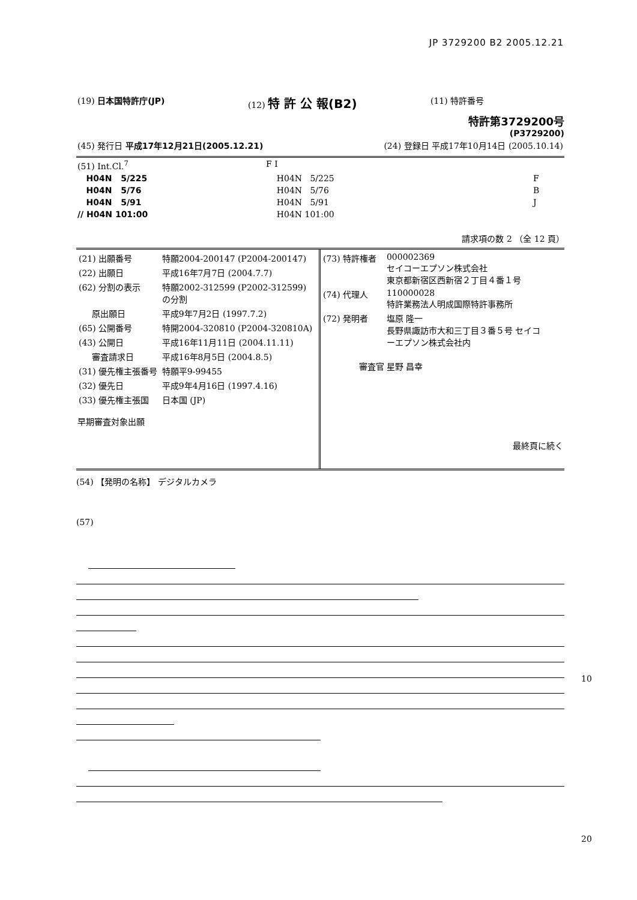JP 3729200 B2 2005.12.21
| (19) 日本国特許庁(JP) | (12) 特 許 公 報(B2) | (11) 特許番号 |
特許第3729200号
(P3729200)
| (45) 発行日 平成17年12月21日(2005.12.21) | (24) 登録日 平成17年10月14日 (2005.10.14) |
| (51) Int.Cl.<sup>7</sup> | F I | |
| H04N 5/225 | H04N 5/225 | F |
| H04N 5/76 | H04N 5/76 | B |
| H04N 5/91 | H04N 5/91 | J |
| // H04N 101:00 | H04N 101:00 | |
請求項の数 2 （全 12 頁）
| / (21) 出願番号 / 特願2004-200147 (P2004-200147) / / (22) 出願日 / 平成16年7月7日 (2004.7.7) / / (62) 分割の表示 / 特願2002-312599 (P2002-312599) の分割 / / 原出願日 / 平成9年7月2日 (1997.7.2) / / (65) 公開番号 / 特開2004-320810 (P2004-320810A) / / (43) 公開日 / 平成16年11月11日 (2004.11.11) / / 審査請求日 / 平成16年8月5日 (2004.8.5) / / (31) 優先権主張番号 / 特願平9-99455 / / (32) 優先日 / 平成9年4月16日 (1997.4.16) / / (33) 優先権主張国 / 日本国 (JP) / 早期審査対象出願 | / (73) 特許権者 / 000002369 セイコーエプソン株式会社 東京都新宿区西新宿２丁目４番１号 / / (74) 代理人 / 110000028 特許業務法人明成国際特許事務所 / / (72) 発明者 / 塩原 隆一 長野県諏訪市大和三丁目３番５号 セイコ ーエプソン株式会社内 / / 審査官 / 星野 昌幸 / 最終頁に続く |
(54) 【発明の名称】 デジタルカメラ
(57)
10
20